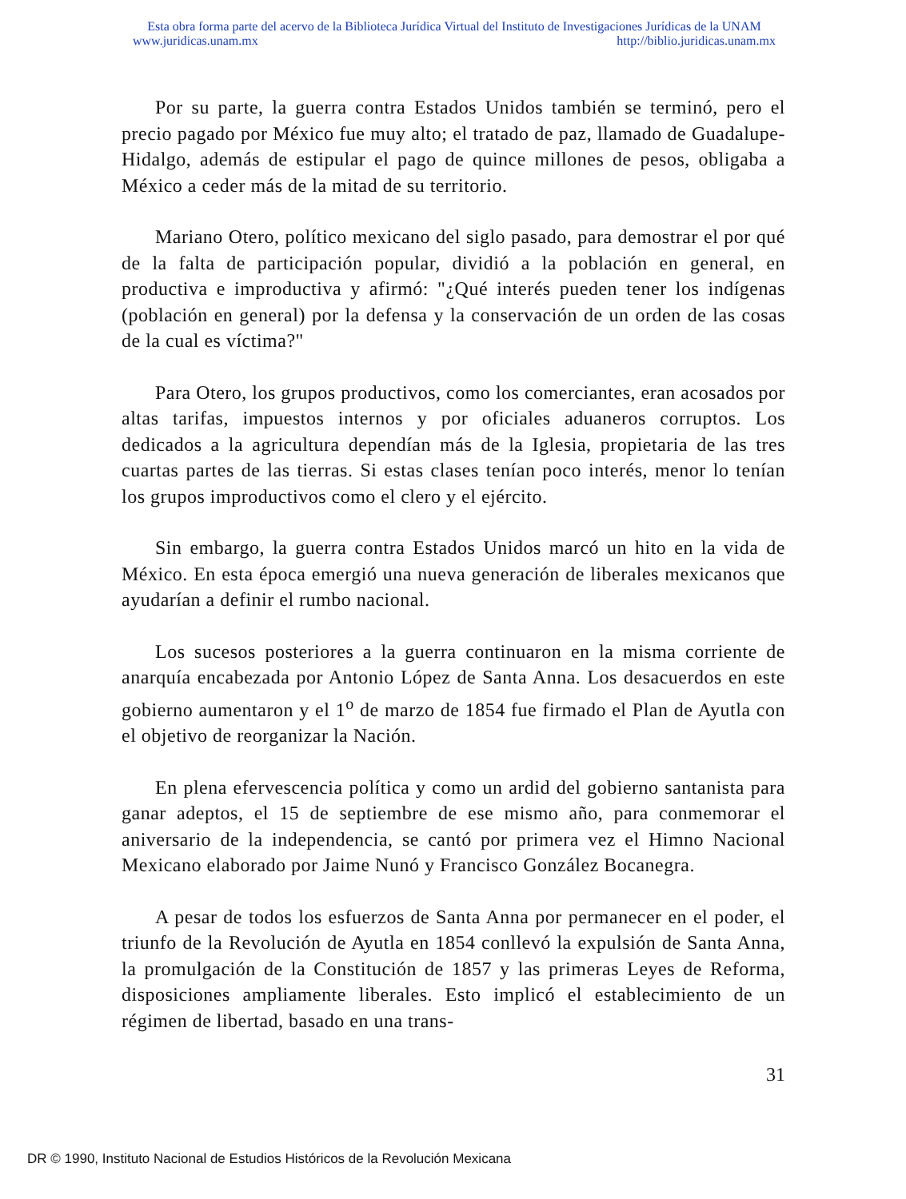Esta obra forma parte del acervo de la Biblioteca Jurídica Virtual del Instituto de Investigaciones Jurídicas de la UNAM
www.juridicas.unam.mx http://biblio.juridicas.unam.mx
Por su parte, la guerra contra Estados Unidos también se terminó, pero el precio pagado por México fue muy alto; el tratado de paz, llamado de Guadalupe-Hidalgo, además de estipular el pago de quince millones de pesos, obligaba a México a ceder más de la mitad de su territorio.
Mariano Otero, político mexicano del siglo pasado, para demostrar el por qué de la falta de participación popular, dividió a la población en general, en productiva e improductiva y afirmó: "¿Qué interés pueden tener los indígenas (población en general) por la defensa y la conservación de un orden de las cosas de la cual es víctima?"
Para Otero, los grupos productivos, como los comerciantes, eran acosados por altas tarifas, impuestos internos y por oficiales aduaneros corruptos. Los dedicados a la agricultura dependían más de la Iglesia, propietaria de las tres cuartas partes de las tierras. Si estas clases tenían poco interés, menor lo tenían los grupos improductivos como el clero y el ejército.
Sin embargo, la guerra contra Estados Unidos marcó un hito en la vida de México. En esta época emergió una nueva generación de liberales mexicanos que ayudarían a definir el rumbo nacional.
Los sucesos posteriores a la guerra continuaron en la misma corriente de anarquía encabezada por Antonio López de Santa Anna. Los desacuerdos en este gobierno aumentaron y el 1<sup>o</sup> de marzo de 1854 fue firmado el Plan de Ayutla con el objetivo de reorganizar la Nación.
En plena efervescencia política y como un ardid del gobierno santanista para ganar adeptos, el 15 de septiembre de ese mismo año, para conmemorar el aniversario de la independencia, se cantó por primera vez el Himno Nacional Mexicano elaborado por Jaime Nunó y Francisco González Bocanegra.
A pesar de todos los esfuerzos de Santa Anna por permanecer en el poder, el triunfo de la Revolución de Ayutla en 1854 conllevó la expulsión de Santa Anna, la promulgación de la Constitución de 1857 y las primeras Leyes de Reforma, disposiciones ampliamente liberales. Esto implicó el establecimiento de un régimen de libertad, basado en una trans-
31
DR © 1990, Instituto Nacional de Estudios Históricos de la Revolución Mexicana